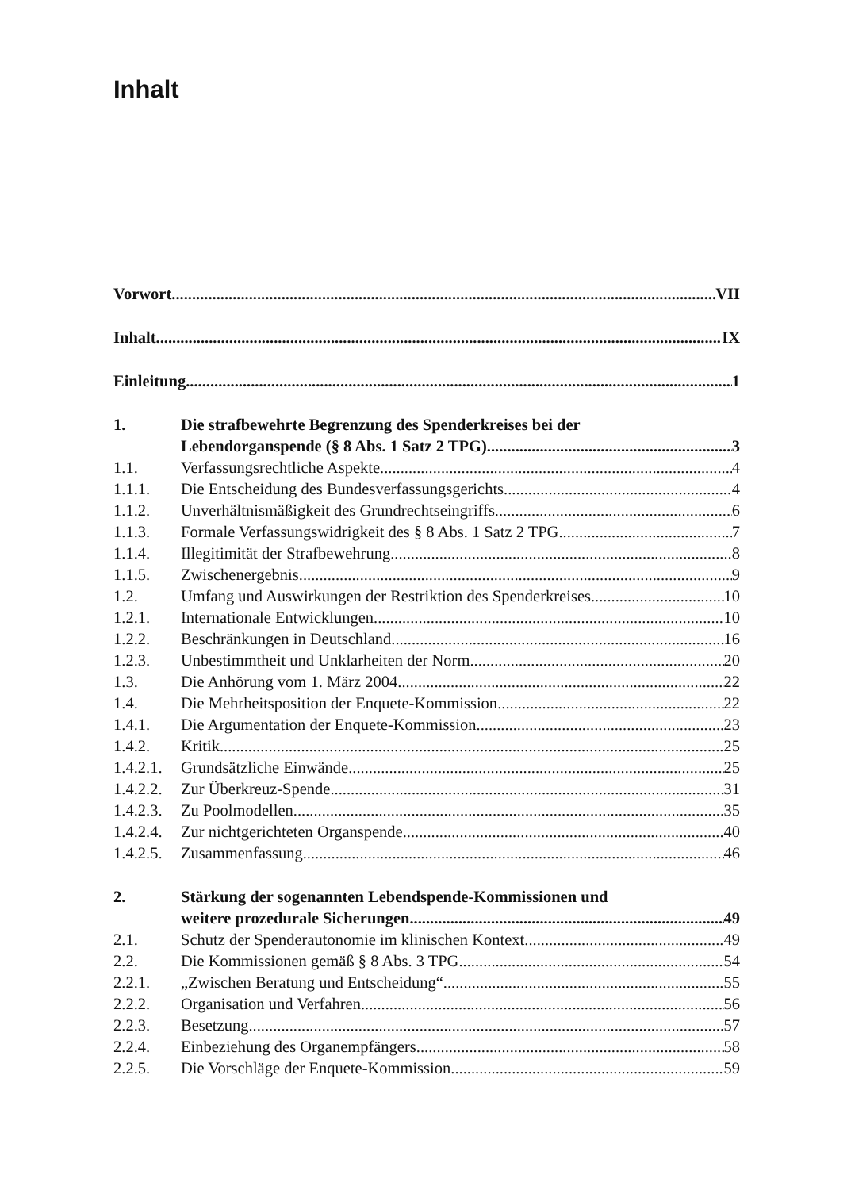Inhalt
Vorwort VII
Inhalt IX
Einleitung 1
1. Die strafbewehrte Begrenzung des Spenderkreises bei der
Lebendorganspende (§ 8 Abs. 1 Satz 2 TPG) 3
1.1. Verfassungsrechtliche Aspekte 4
1.1.1. Die Entscheidung des Bundesverfassungsgerichts 4
1.1.2. Unverhältnismäßigkeit des Grundrechtseingriffs 6
1.1.3. Formale Verfassungswidrigkeit des § 8 Abs. 1 Satz 2 TPG 7
1.1.4. Illegitimität der Strafbewehrung 8
1.1.5. Zwischenergebnis 9
1.2. Umfang und Auswirkungen der Restriktion des Spenderkreises 10
1.2.1. Internationale Entwicklungen 10
1.2.2. Beschränkungen in Deutschland 16
1.2.3. Unbestimmtheit und Unklarheiten der Norm 20
1.3. Die Anhörung vom 1. März 2004 22
1.4. Die Mehrheitsposition der Enquete-Kommission 22
1.4.1. Die Argumentation der Enquete-Kommission 23
1.4.2. Kritik 25
1.4.2.1.
Grundsätzliche Einwände 25
1.4.2.2.
Zur Überkreuz-Spende 31
1.4.2.3.
Zu Poolmodellen 35
1.4.2.4.
Zur nichtgerichteten Organspende 40
1.4.2.5.
Zusammenfassung 46
2. Stärkung der sogenannten Lebendspende-Kommissionen und
weitere prozedurale Sicherungen 49
2.1. Schutz der Spenderautonomie im klinischen Kontext 49
2.2. Die Kommissionen gemäß § 8 Abs. 3 TPG 54
2.2.1. „Zwischen Beratung und Entscheidung“ 55
2.2.2. Organisation und Verfahren 56
2.2.3. Besetzung 57
2.2.4. Einbeziehung des Organempfängers 58
2.2.5. Die Vorschläge der Enquete-Kommission 59